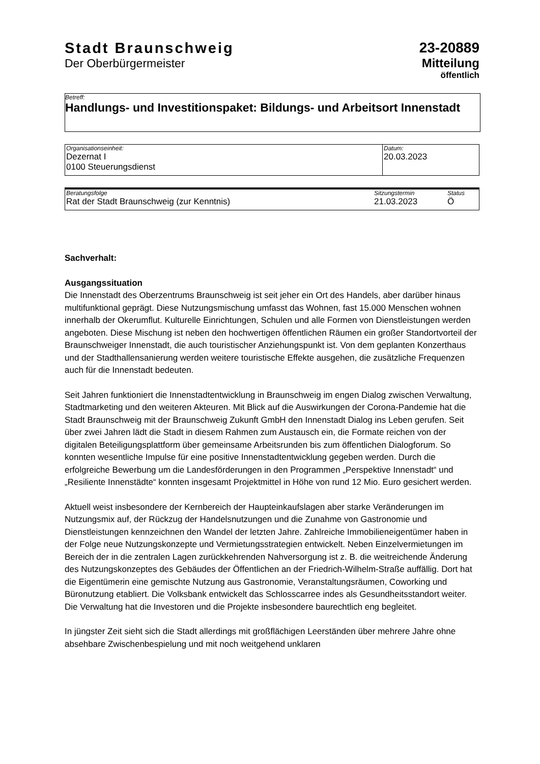Stadt Braunschweig
Der Oberbürgermeister
23-20889
Mitteilung
öffentlich
Betreff:
Handlungs- und Investitionspaket: Bildungs- und Arbeitsort Innenstadt
| Organisationseinheit: Dezernat I 0100 Steuerungsdienst | Datum: 20.03.2023 |
| Beratungsfolge | Sitzungstermin | Status |
| Rat der Stadt Braunschweig (zur Kenntnis) | 21.03.2023 | Ö |
Sachverhalt:
Ausgangssituation
Die Innenstadt des Oberzentrums Braunschweig ist seit jeher ein Ort des Handels, aber darüber hinaus multifunktional geprägt. Diese Nutzungsmischung umfasst das Wohnen, fast 15.000 Menschen wohnen innerhalb der Okerumflut. Kulturelle Einrichtungen, Schulen und alle Formen von Dienstleistungen werden angeboten. Diese Mischung ist neben den hochwertigen öffentlichen Räumen ein großer Standortvorteil der Braunschweiger Innenstadt, die auch touristischer Anziehungspunkt ist. Von dem geplanten Konzerthaus und der Stadthallensanierung werden weitere touristische Effekte ausgehen, die zusätzliche Frequenzen auch für die Innenstadt bedeuten.
Seit Jahren funktioniert die Innenstadtentwicklung in Braunschweig im engen Dialog zwischen Verwaltung, Stadtmarketing und den weiteren Akteuren. Mit Blick auf die Auswirkungen der Corona-Pandemie hat die Stadt Braunschweig mit der Braunschweig Zukunft GmbH den Innenstadt Dialog ins Leben gerufen. Seit über zwei Jahren lädt die Stadt in diesem Rahmen zum Austausch ein, die Formate reichen von der digitalen Beteiligungsplattform über gemeinsame Arbeitsrunden bis zum öffentlichen Dialogforum. So konnten wesentliche Impulse für eine positive Innenstadtentwicklung gegeben werden. Durch die erfolgreiche Bewerbung um die Landesförderungen in den Programmen „Perspektive Innenstadt“ und „Resiliente Innenstädte“ konnten insgesamt Projektmittel in Höhe von rund 12 Mio. Euro gesichert werden.
Aktuell weist insbesondere der Kernbereich der Haupteinkaufslagen aber starke Veränderungen im Nutzungsmix auf, der Rückzug der Handelsnutzungen und die Zunahme von Gastronomie und Dienstleistungen kennzeichnen den Wandel der letzten Jahre. Zahlreiche Immobilieneigentümer haben in der Folge neue Nutzungskonzepte und Vermietungsstrategien entwickelt. Neben Einzelvermietungen im Bereich der in die zentralen Lagen zurückkehrenden Nahversorgung ist z. B. die weitreichende Änderung des Nutzungskonzeptes des Gebäudes der Öffentlichen an der Friedrich-Wilhelm-Straße auffällig. Dort hat die Eigentümerin eine gemischte Nutzung aus Gastronomie, Veranstaltungsräumen, Coworking und Büronutzung etabliert. Die Volksbank entwickelt das Schlosscarree indes als Gesundheitsstandort weiter. Die Verwaltung hat die Investoren und die Projekte insbesondere baurechtlich eng begleitet.
In jüngster Zeit sieht sich die Stadt allerdings mit großflächigen Leerständen über mehrere Jahre ohne absehbare Zwischenbespielung und mit noch weitgehend unklaren